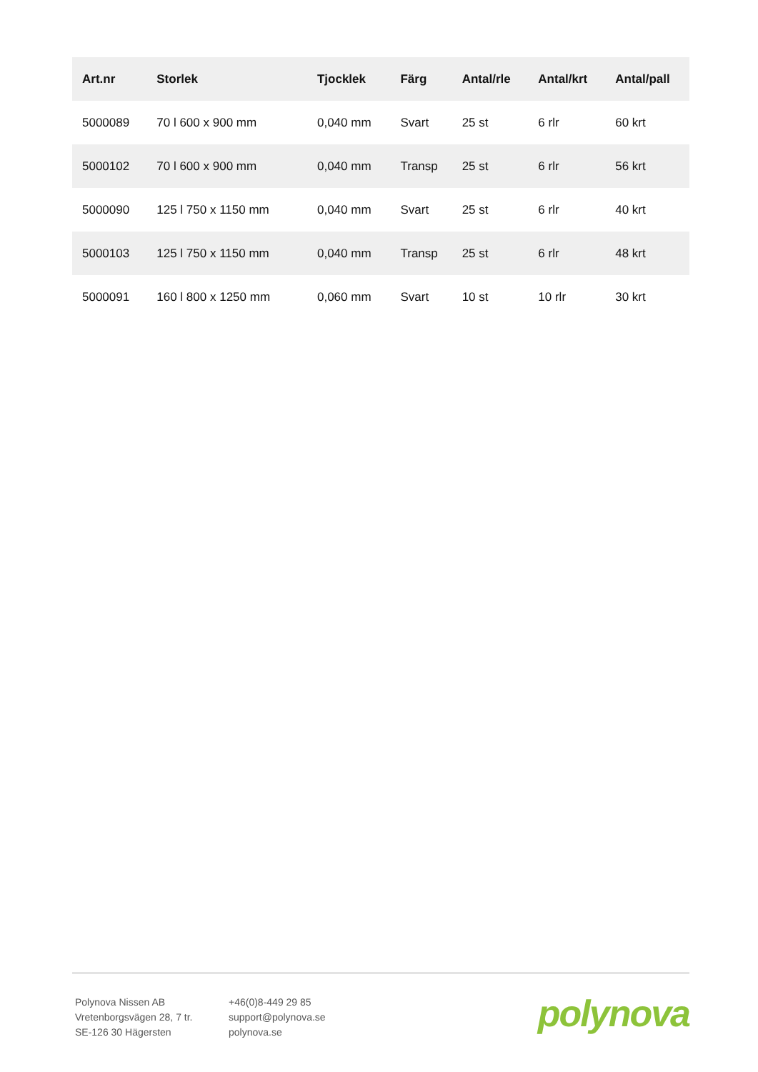| Art.nr | Storlek | Tjocklek | Färg | Antal/rle | Antal/krt | Antal/pall |
| --- | --- | --- | --- | --- | --- | --- |
| 5000089 | 70 l 600 x 900 mm | 0,040 mm | Svart | 25 st | 6 rlr | 60 krt |
| 5000102 | 70 l 600 x 900 mm | 0,040 mm | Transp | 25 st | 6 rlr | 56 krt |
| 5000090 | 125 l 750 x 1150 mm | 0,040 mm | Svart | 25 st | 6 rlr | 40 krt |
| 5000103 | 125 l 750 x 1150 mm | 0,040 mm | Transp | 25 st | 6 rlr | 48 krt |
| 5000091 | 160 l 800 x 1250 mm | 0,060 mm | Svart | 10 st | 10 rlr | 30 krt |
Polynova Nissen AB
Vretenborgsvägen 28, 7 tr.
SE-126 30 Hägersten
+46(0)8-449 29 85
support@polynova.se
polynova.se
polynova